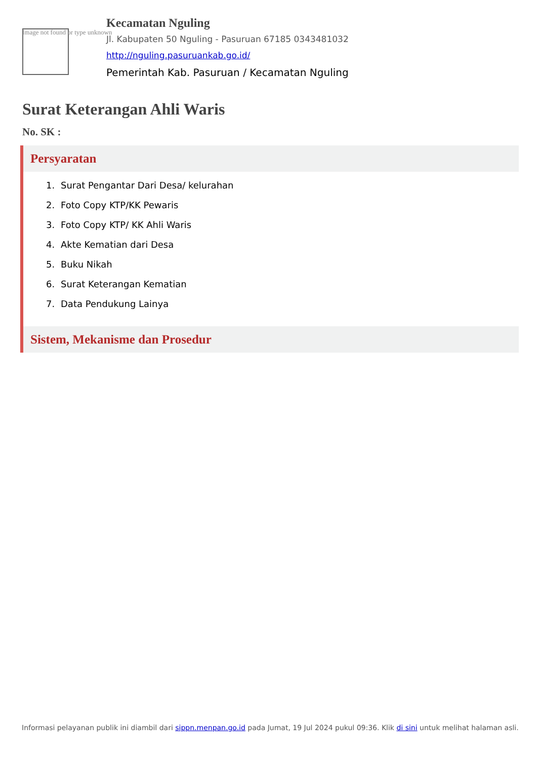Image not found or type unknown
Kecamatan Nguling
Jl. Kabupaten 50 Nguling - Pasuruan 67185 0343481032
http://nguling.pasuruankab.go.id/
Pemerintah Kab. Pasuruan / Kecamatan Nguling
Surat Keterangan Ahli Waris
No. SK :
Persyaratan
1. Surat Pengantar Dari Desa/ kelurahan
2. Foto Copy KTP/KK Pewaris
3. Foto Copy KTP/ KK Ahli Waris
4. Akte Kematian dari Desa
5. Buku Nikah
6. Surat Keterangan Kematian
7. Data Pendukung Lainya
Sistem, Mekanisme dan Prosedur
Informasi pelayanan publik ini diambil dari sippn.menpan.go.id pada Jumat, 19 Jul 2024 pukul 09:36. Klik di sini untuk melihat halaman asli.